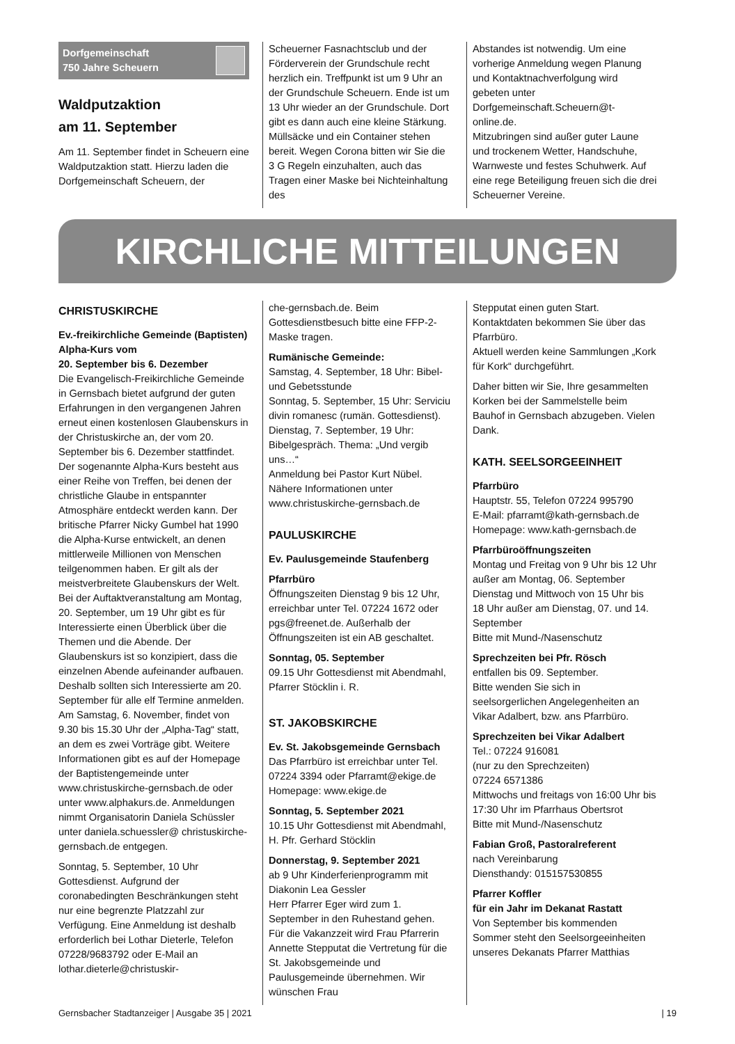Dorfgemeinschaft
750 Jahre Scheuern
Waldputzaktion
am 11. September
Am 11. September findet in Scheuern eine Waldputzaktion statt. Hierzu laden die Dorfgemeinschaft Scheuern, der
Scheuerner Fasnachtsclub und der Förderverein der Grundschule recht herzlich ein. Treffpunkt ist um 9 Uhr an der Grundschule Scheuern. Ende ist um 13 Uhr wieder an der Grundschule. Dort gibt es dann auch eine kleine Stärkung. Müllsäcke und ein Container stehen bereit. Wegen Corona bitten wir Sie die 3 G Regeln einzuhalten, auch das Tragen einer Maske bei Nichteinhaltung des
Abstandes ist notwendig. Um eine vorherige Anmeldung wegen Planung und Kontaktnachverfolgung wird gebeten unter Dorfgemeinschaft.Scheuern@t-online.de.
Mitzubringen sind außer guter Laune und trockenem Wetter, Handschuhe, Warnweste und festes Schuhwerk. Auf eine rege Beteiligung freuen sich die drei Scheuerner Vereine.
KIRCHLICHE MITTEILUNGEN
CHRISTUSKIRCHE
Ev.-freikirchliche Gemeinde (Baptisten)
Alpha-Kurs vom
20. September bis 6. Dezember
Die Evangelisch-Freikirchliche Gemeinde in Gernsbach bietet aufgrund der guten Erfahrungen in den vergangenen Jahren erneut einen kostenlosen Glaubenskurs in der Christuskirche an, der vom 20. September bis 6. Dezember stattfindet. Der sogenannte Alpha-Kurs besteht aus einer Reihe von Treffen, bei denen der christliche Glaube in entspannter Atmosphäre entdeckt werden kann. Der britische Pfarrer Nicky Gumbel hat 1990 die Alpha-Kurse entwickelt, an denen mittlerweile Millionen von Menschen teilgenommen haben. Er gilt als der meistverbreitete Glaubenskurs der Welt. Bei der Auftaktveranstaltung am Montag, 20. September, um 19 Uhr gibt es für Interessierte einen Überblick über die Themen und die Abende. Der Glaubenskurs ist so konzipiert, dass die einzelnen Abende aufeinander aufbauen. Deshalb sollten sich Interessierte am 20. September für alle elf Termine anmelden. Am Samstag, 6. November, findet von 9.30 bis 15.30 Uhr der „Alpha-Tag“ statt, an dem es zwei Vorträge gibt. Weitere Informationen gibt es auf der Homepage der Baptistengemeinde unter www.christuskirche-gernsbach.de oder unter www.alphakurs.de. Anmeldungen nimmt Organisatorin Daniela Schüssler unter daniela.schuessler@ christuskirche-gernsbach.de entgegen.
Sonntag, 5. September, 10 Uhr Gottesdienst. Aufgrund der coronabedingten Beschränkungen steht nur eine begrenzte Platzzahl zur Verfügung. Eine Anmeldung ist deshalb erforderlich bei Lothar Dieterle, Telefon 07228/9683792 oder E-Mail an lothar.dieterle@christuskir-
che-gernsbach.de. Beim Gottesdienstbesuch bitte eine FFP-2-Maske tragen.
Rumänische Gemeinde:
Samstag, 4. September, 18 Uhr: Bibel- und Gebetsstunde
Sonntag, 5. September, 15 Uhr: Serviciu divin romanesc (rumän. Gottesdienst).
Dienstag, 7. September, 19 Uhr: Bibelgespräch. Thema: „Und vergib uns…“
Anmeldung bei Pastor Kurt Nübel. Nähere Informationen unter www.christuskirche-gernsbach.de
PAULUSKIRCHE
Ev. Paulusgemeinde Staufenberg
Pfarrbüro
Öffnungszeiten Dienstag 9 bis 12 Uhr, erreichbar unter Tel. 07224 1672 oder pgs@freenet.de. Außerhalb der Öffnungszeiten ist ein AB geschaltet.
Sonntag, 05. September
09.15 Uhr Gottesdienst mit Abendmahl, Pfarrer Stöcklin i. R.
ST. JAKOBSKIRCHE
Ev. St. Jakobsgemeinde Gernsbach
Das Pfarrbüro ist erreichbar unter Tel. 07224 3394 oder Pfarramt@ekige.de Homepage: www.ekige.de
Sonntag, 5. September 2021
10.15 Uhr Gottesdienst mit Abendmahl, H. Pfr. Gerhard Stöcklin
Donnerstag, 9. September 2021
ab 9 Uhr Kinderferienprogramm mit Diakonin Lea Gessler
Herr Pfarrer Eger wird zum 1. September in den Ruhestand gehen.
Für die Vakanzzeit wird Frau Pfarrerin Annette Stepputat die Vertretung für die St. Jakobsgemeinde und Paulusgemeinde übernehmen. Wir wünschen Frau
Stepputat einen guten Start.
Kontaktdaten bekommen Sie über das Pfarrbüro.
Aktuell werden keine Sammlungen „Kork für Kork“ durchgeführt.
Daher bitten wir Sie, Ihre gesammelten Korken bei der Sammelstelle beim Bauhof in Gernsbach abzugeben. Vielen Dank.
KATH. SEELSORGEEINHEIT
Pfarrbüro
Hauptstr. 55, Telefon 07224 995790
E-Mail: pfarramt@kath-gernsbach.de
Homepage: www.kath-gernsbach.de
Pfarrbüroöffnungszeiten
Montag und Freitag von 9 Uhr bis 12 Uhr außer am Montag, 06. September
Dienstag und Mittwoch von 15 Uhr bis 18 Uhr außer am Dienstag, 07. und 14. September
Bitte mit Mund-/Nasenschutz
Sprechzeiten bei Pfr. Rösch
entfallen bis 09. September.
Bitte wenden Sie sich in seelsorgerlichen Angelegenheiten an Vikar Adalbert, bzw. ans Pfarrbüro.
Sprechzeiten bei Vikar Adalbert
Tel.: 07224 916081
(nur zu den Sprechzeiten)
07224 6571386
Mittwochs und freitags von 16:00 Uhr bis 17:30 Uhr im Pfarrhaus Obertsrot
Bitte mit Mund-/Nasenschutz
Fabian Groß, Pastoralreferent
nach Vereinbarung
Diensthandy: 015157530855
Pfarrer Koffler
für ein Jahr im Dekanat Rastatt
Von September bis kommenden Sommer steht den Seelsorgeeinheiten unseres Dekanats Pfarrer Matthias
Gernsbacher Stadtanzeiger | Ausgabe 35 | 2021 | 19